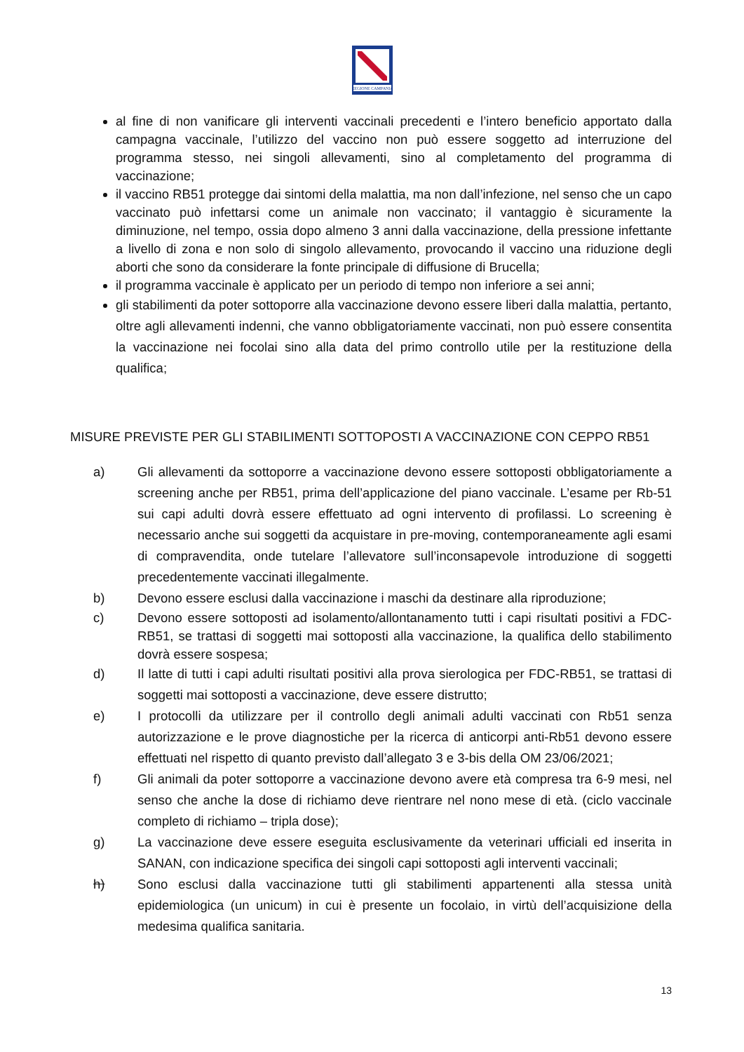REGIONE CAMPANIA
al fine di non vanificare gli interventi vaccinali precedenti e l’intero beneficio apportato dalla campagna vaccinale, l’utilizzo del vaccino non può essere soggetto ad interruzione del programma stesso, nei singoli allevamenti, sino al completamento del programma di vaccinazione;
il vaccino RB51 protegge dai sintomi della malattia, ma non dall’infezione, nel senso che un capo vaccinato può infettarsi come un animale non vaccinato; il vantaggio è sicuramente la diminuzione, nel tempo, ossia dopo almeno 3 anni dalla vaccinazione, della pressione infettante a livello di zona e non solo di singolo allevamento, provocando il vaccino una riduzione degli aborti che sono da considerare la fonte principale di diffusione di Brucella;
il programma vaccinale è applicato per un periodo di tempo non inferiore a sei anni;
gli stabilimenti da poter sottoporre alla vaccinazione devono essere liberi dalla malattia, pertanto, oltre agli allevamenti indenni, che vanno obbligatoriamente vaccinati, non può essere consentita la vaccinazione nei focolai sino alla data del primo controllo utile per la restituzione della qualifica;
MISURE PREVISTE PER GLI STABILIMENTI SOTTOPOSTI A VACCINAZIONE CON CEPPO RB51
a) Gli allevamenti da sottoporre a vaccinazione devono essere sottoposti obbligatoriamente a screening anche per RB51, prima dell’applicazione del piano vaccinale. L’esame per Rb-51 sui capi adulti dovrà essere effettuato ad ogni intervento di profilassi. Lo screening è necessario anche sui soggetti da acquistare in pre-moving, contemporaneamente agli esami di compravendita, onde tutelare l’allevatore sull’inconsapevole introduzione di soggetti precedentemente vaccinati illegalmente.
b) Devono essere esclusi dalla vaccinazione i maschi da destinare alla riproduzione;
c) Devono essere sottoposti ad isolamento/allontanamento tutti i capi risultati positivi a FDC-RB51, se trattasi di soggetti mai sottoposti alla vaccinazione, la qualifica dello stabilimento dovrà essere sospesa;
d) Il latte di tutti i capi adulti risultati positivi alla prova sierologica per FDC-RB51, se trattasi di soggetti mai sottoposti a vaccinazione, deve essere distrutto;
e) I protocolli da utilizzare per il controllo degli animali adulti vaccinati con Rb51 senza autorizzazione e le prove diagnostiche per la ricerca di anticorpi anti-Rb51 devono essere effettuati nel rispetto di quanto previsto dall’allegato 3 e 3-bis della OM 23/06/2021;
f) Gli animali da poter sottoporre a vaccinazione devono avere età compresa tra 6-9 mesi, nel senso che anche la dose di richiamo deve rientrare nel nono mese di età. (ciclo vaccinale completo di richiamo – tripla dose);
g) La vaccinazione deve essere eseguita esclusivamente da veterinari ufficiali ed inserita in SANAN, con indicazione specifica dei singoli capi sottoposti agli interventi vaccinali;
h) Sono esclusi dalla vaccinazione tutti gli stabilimenti appartenenti alla stessa unità epidemiologica (un unicum) in cui è presente un focolaio, in virtù dell’acquisizione della medesima qualifica sanitaria.
13